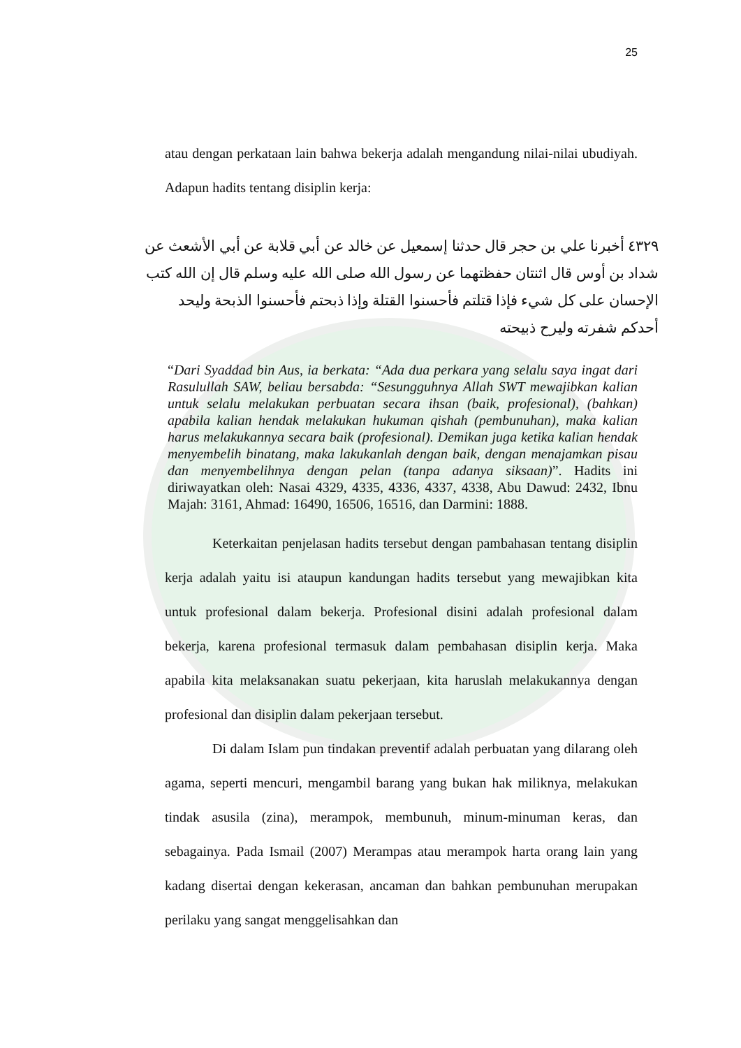25
atau dengan perkataan lain bahwa bekerja adalah mengandung nilai-nilai ubudiyah. Adapun hadits tentang disiplin kerja:
٤٣٢٩ أخبرنا علي بن حجر قال حدثنا إسمعيل عن خالد عن أبي قلابة عن أبي الأشعث عن شداد بن أوس قال اثنتان حفظتهما عن رسول الله صلى الله عليه وسلم قال إن الله كتب الإحسان على كل شيء فإذا قتلتم فأحسنوا القتلة وإذا ذبحتم فأحسنوا الذبحة وليحد أحدكم شفرته وليرح ذبيحته
“Dari Syaddad bin Aus, ia berkata: “Ada dua perkara yang selalu saya ingat dari Rasulullah SAW, beliau bersabda: “Sesungguhnya Allah SWT mewajibkan kalian untuk selalu melakukan perbuatan secara ihsan (baik, profesional), (bahkan) apabila kalian hendak melakukan hukuman qishah (pembunuhan), maka kalian harus melakukannya secara baik (profesional). Demikan juga ketika kalian hendak menyembelih binatang, maka lakukanlah dengan baik, dengan menajamkan pisau dan menyembelihnya dengan pelan (tanpa adanya siksaan)”. Hadits ini diriwayatkan oleh: Nasai 4329, 4335, 4336, 4337, 4338, Abu Dawud: 2432, Ibnu Majah: 3161, Ahmad: 16490, 16506, 16516, dan Darmini: 1888.
Keterkaitan penjelasan hadits tersebut dengan pambahasan tentang disiplin kerja adalah yaitu isi ataupun kandungan hadits tersebut yang mewajibkan kita untuk profesional dalam bekerja. Profesional disini adalah profesional dalam bekerja, karena profesional termasuk dalam pembahasan disiplin kerja. Maka apabila kita melaksanakan suatu pekerjaan, kita haruslah melakukannya dengan profesional dan disiplin dalam pekerjaan tersebut.
Di dalam Islam pun tindakan preventif adalah perbuatan yang dilarang oleh agama, seperti mencuri, mengambil barang yang bukan hak miliknya, melakukan tindak asusila (zina), merampok, membunuh, minum-minuman keras, dan sebagainya. Pada Ismail (2007) Merampas atau merampok harta orang lain yang kadang disertai dengan kekerasan, ancaman dan bahkan pembunuhan merupakan perilaku yang sangat menggelisahkan dan